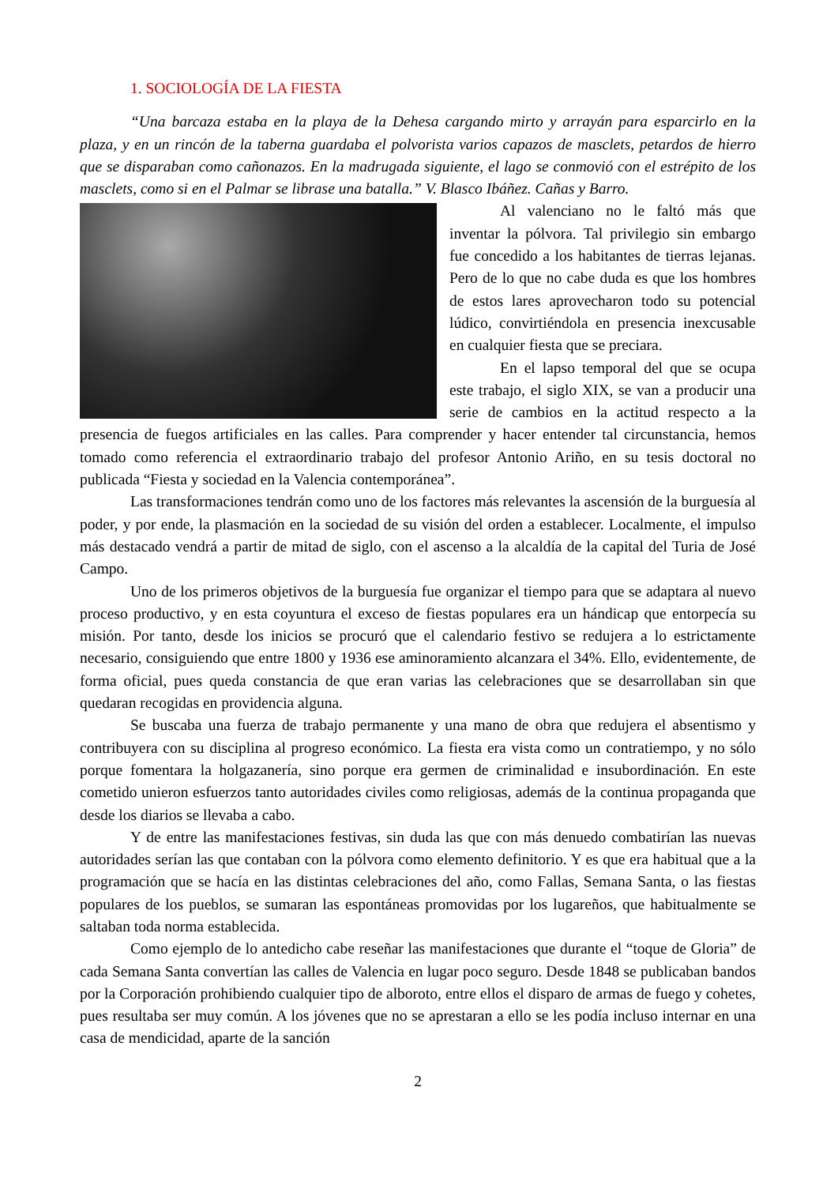1. SOCIOLOGÍA DE LA FIESTA
“Una barcaza estaba en la playa de la Dehesa cargando mirto y arrayán para esparcirlo en la plaza, y en un rincón de la taberna guardaba el polvorista varios capazos de masclets, petardos de hierro que se disparaban como cañonazos. En la madrugada siguiente, el lago se conmovió con el estrépito de los masclets, como si en el Palmar se librase una batalla.” V. Blasco Ibáñez. Cañas y Barro.
Al valenciano no le faltó más que inventar la pólvora. Tal privilegio sin embargo fue concedido a los habitantes de tierras lejanas. Pero de lo que no cabe duda es que los hombres de estos lares aprovecharon todo su potencial lúdico, convirtiéndola en presencia inexcusable en cualquier fiesta que se preciara.
En el lapso temporal del que se ocupa este trabajo, el siglo XIX, se van a producir una serie de cambios en la actitud respecto a la presencia de fuegos artificiales en las calles. Para comprender y hacer entender tal circunstancia, hemos tomado como referencia el extraordinario trabajo del profesor Antonio Ariño, en su tesis doctoral no publicada “Fiesta y sociedad en la Valencia contemporánea”.
Las transformaciones tendrán como uno de los factores más relevantes la ascensión de la burguesía al poder, y por ende, la plasmación en la sociedad de su visión del orden a establecer. Localmente, el impulso más destacado vendrá a partir de mitad de siglo, con el ascenso a la alcaldía de la capital del Turia de José Campo.
Uno de los primeros objetivos de la burguesía fue organizar el tiempo para que se adaptara al nuevo proceso productivo, y en esta coyuntura el exceso de fiestas populares era un hándicap que entorpecía su misión. Por tanto, desde los inicios se procuró que el calendario festivo se redujera a lo estrictamente necesario, consiguiendo que entre 1800 y 1936 ese aminoramiento alcanzara el 34%. Ello, evidentemente, de forma oficial, pues queda constancia de que eran varias las celebraciones que se desarrollaban sin que quedaran recogidas en providencia alguna.
Se buscaba una fuerza de trabajo permanente y una mano de obra que redujera el absentismo y contribuyera con su disciplina al progreso económico. La fiesta era vista como un contratiempo, y no sólo porque fomentara la holgazanería, sino porque era germen de criminalidad e insubordinación. En este cometido unieron esfuerzos tanto autoridades civiles como religiosas, además de la continua propaganda que desde los diarios se llevaba a cabo.
Y de entre las manifestaciones festivas, sin duda las que con más denuedo combatirían las nuevas autoridades serían las que contaban con la pólvora como elemento definitorio. Y es que era habitual que a la programación que se hacía en las distintas celebraciones del año, como Fallas, Semana Santa, o las fiestas populares de los pueblos, se sumaran las espontáneas promovidas por los lugareños, que habitualmente se saltaban toda norma establecida.
Como ejemplo de lo antedicho cabe reseñar las manifestaciones que durante el “toque de Gloria” de cada Semana Santa convertían las calles de Valencia en lugar poco seguro. Desde 1848 se publicaban bandos por la Corporación prohibiendo cualquier tipo de alboroto, entre ellos el disparo de armas de fuego y cohetes, pues resultaba ser muy común. A los jóvenes que no se aprestaran a ello se les podía incluso internar en una casa de mendicidad, aparte de la sanción
2